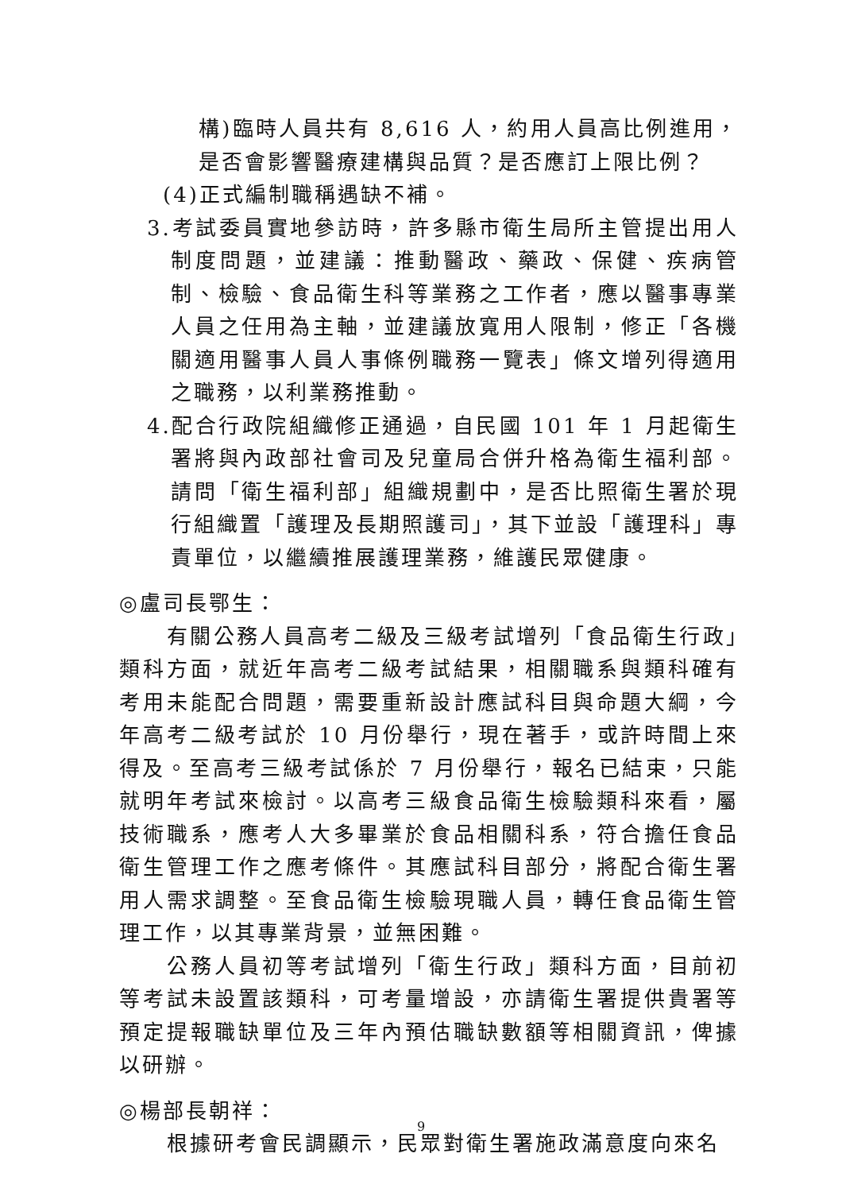構)臨時人員共有 8,616 人，約用人員高比例進用，是否會影響醫療建構與品質？是否應訂上限比例？
(4)正式編制職稱遇缺不補。
3.考試委員實地參訪時，許多縣市衛生局所主管提出用人制度問題，並建議：推動醫政、藥政、保健、疾病管制、檢驗、食品衛生科等業務之工作者，應以醫事專業人員之任用為主軸，並建議放寬用人限制，修正「各機關適用醫事人員人事條例職務一覽表」條文增列得適用之職務，以利業務推動。
4.配合行政院組織修正通過，自民國 101 年 1 月起衛生署將與內政部社會司及兒童局合併升格為衛生福利部。請問「衛生福利部」組織規劃中，是否比照衛生署於現行組織置「護理及長期照護司」，其下並設「護理科」專責單位，以繼續推展護理業務，維護民眾健康。
◎盧司長鄂生：
有關公務人員高考二級及三級考試增列「食品衛生行政」類科方面，就近年高考二級考試結果，相關職系與類科確有考用未能配合問題，需要重新設計應試科目與命題大綱，今年高考二級考試於 10 月份舉行，現在著手，或許時間上來得及。至高考三級考試係於 7 月份舉行，報名已結束，只能就明年考試來檢討。以高考三級食品衛生檢驗類科來看，屬技術職系，應考人大多畢業於食品相關科系，符合擔任食品衛生管理工作之應考條件。其應試科目部分，將配合衛生署用人需求調整。至食品衛生檢驗現職人員，轉任食品衛生管理工作，以其專業背景，並無困難。
公務人員初等考試增列「衛生行政」類科方面，目前初等考試未設置該類科，可考量增設，亦請衛生署提供貴署等預定提報職缺單位及三年內預估職缺數額等相關資訊，俾據以研辦。
◎楊部長朝祥：
根據研考會民調顯示，民眾對衛生署施政滿意度向來名
9